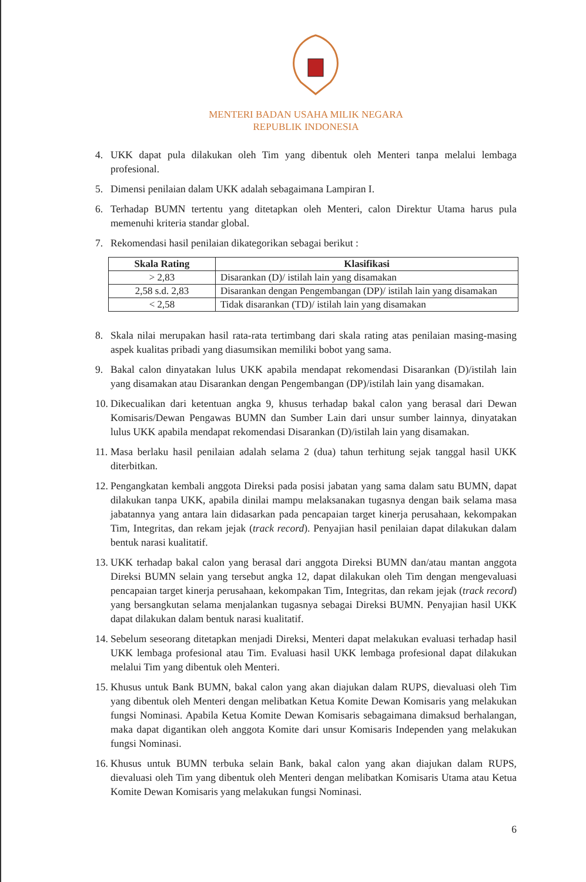MENTERI BADAN USAHA MILIK NEGARA
REPUBLIK INDONESIA
4. UKK dapat pula dilakukan oleh Tim yang dibentuk oleh Menteri tanpa melalui lembaga profesional.
5. Dimensi penilaian dalam UKK adalah sebagaimana Lampiran I.
6. Terhadap BUMN tertentu yang ditetapkan oleh Menteri, calon Direktur Utama harus pula memenuhi kriteria standar global.
7. Rekomendasi hasil penilaian dikategorikan sebagai berikut :
| Skala Rating | Klasifikasi |
| --- | --- |
| > 2,83 | Disarankan (D)/ istilah lain yang disamakan |
| 2,58 s.d. 2,83 | Disarankan dengan Pengembangan (DP)/ istilah lain yang disamakan |
| < 2,58 | Tidak disarankan (TD)/ istilah lain yang disamakan |
8. Skala nilai merupakan hasil rata-rata tertimbang dari skala rating atas penilaian masing-masing aspek kualitas pribadi yang diasumsikan memiliki bobot yang sama.
9. Bakal calon dinyatakan lulus UKK apabila mendapat rekomendasi Disarankan (D)/istilah lain yang disamakan atau Disarankan dengan Pengembangan (DP)/istilah lain yang disamakan.
10. Dikecualikan dari ketentuan angka 9, khusus terhadap bakal calon yang berasal dari Dewan Komisaris/Dewan Pengawas BUMN dan Sumber Lain dari unsur sumber lainnya, dinyatakan lulus UKK apabila mendapat rekomendasi Disarankan (D)/istilah lain yang disamakan.
11. Masa berlaku hasil penilaian adalah selama 2 (dua) tahun terhitung sejak tanggal hasil UKK diterbitkan.
12. Pengangkatan kembali anggota Direksi pada posisi jabatan yang sama dalam satu BUMN, dapat dilakukan tanpa UKK, apabila dinilai mampu melaksanakan tugasnya dengan baik selama masa jabatannya yang antara lain didasarkan pada pencapaian target kinerja perusahaan, kekompakan Tim, Integritas, dan rekam jejak (track record). Penyajian hasil penilaian dapat dilakukan dalam bentuk narasi kualitatif.
13. UKK terhadap bakal calon yang berasal dari anggota Direksi BUMN dan/atau mantan anggota Direksi BUMN selain yang tersebut angka 12, dapat dilakukan oleh Tim dengan mengevaluasi pencapaian target kinerja perusahaan, kekompakan Tim, Integritas, dan rekam jejak (track record) yang bersangkutan selama menjalankan tugasnya sebagai Direksi BUMN. Penyajian hasil UKK dapat dilakukan dalam bentuk narasi kualitatif.
14. Sebelum seseorang ditetapkan menjadi Direksi, Menteri dapat melakukan evaluasi terhadap hasil UKK lembaga profesional atau Tim. Evaluasi hasil UKK lembaga profesional dapat dilakukan melalui Tim yang dibentuk oleh Menteri.
15. Khusus untuk Bank BUMN, bakal calon yang akan diajukan dalam RUPS, dievaluasi oleh Tim yang dibentuk oleh Menteri dengan melibatkan Ketua Komite Dewan Komisaris yang melakukan fungsi Nominasi. Apabila Ketua Komite Dewan Komisaris sebagaimana dimaksud berhalangan, maka dapat digantikan oleh anggota Komite dari unsur Komisaris Independen yang melakukan fungsi Nominasi.
16. Khusus untuk BUMN terbuka selain Bank, bakal calon yang akan diajukan dalam RUPS, dievaluasi oleh Tim yang dibentuk oleh Menteri dengan melibatkan Komisaris Utama atau Ketua Komite Dewan Komisaris yang melakukan fungsi Nominasi.
6